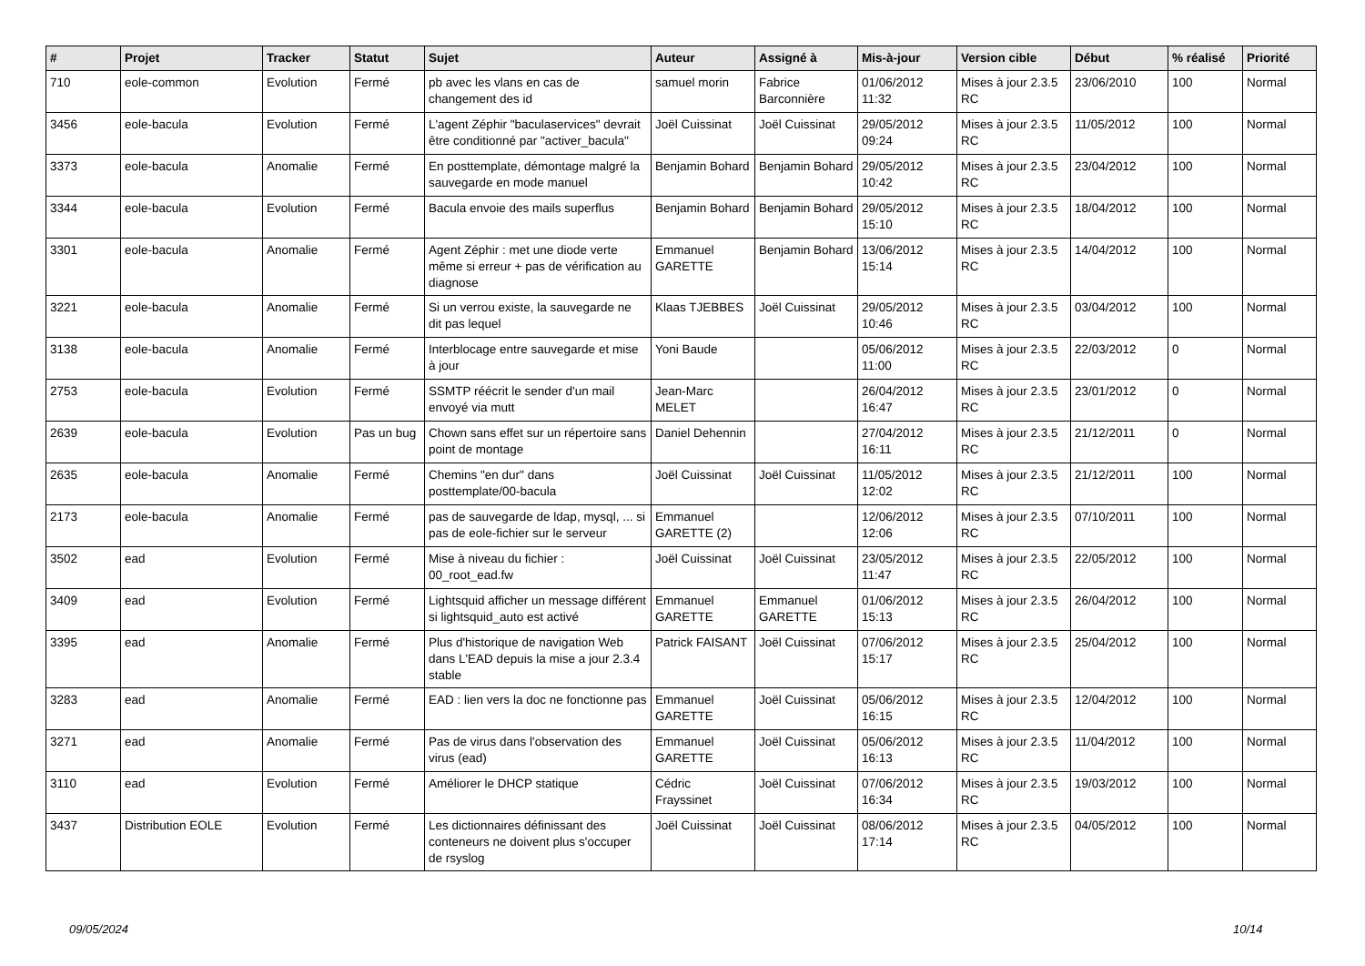| # | Projet | Tracker | Statut | Sujet | Auteur | Assigné à | Mis-à-jour | Version cible | Début | % réalisé | Priorité |
| --- | --- | --- | --- | --- | --- | --- | --- | --- | --- | --- | --- |
| 710 | eole-common | Evolution | Fermé | pb avec les vlans en cas de changement des id | samuel morin | Fabrice Barconnière | 01/06/2012 11:32 | Mises à jour 2.3.5 RC | 23/06/2010 | 100 | Normal |
| 3456 | eole-bacula | Evolution | Fermé | L'agent Zéphir "baculaservices" devrait être conditionné par "activer_bacula" | Joël Cuissinat | Joël Cuissinat | 29/05/2012 09:24 | Mises à jour 2.3.5 RC | 11/05/2012 | 100 | Normal |
| 3373 | eole-bacula | Anomalie | Fermé | En posttemplate, démontage malgré la sauvegarde en mode manuel | Benjamin Bohard | Benjamin Bohard | 29/05/2012 10:42 | Mises à jour 2.3.5 RC | 23/04/2012 | 100 | Normal |
| 3344 | eole-bacula | Evolution | Fermé | Bacula envoie des mails superflus | Benjamin Bohard | Benjamin Bohard | 29/05/2012 15:10 | Mises à jour 2.3.5 RC | 18/04/2012 | 100 | Normal |
| 3301 | eole-bacula | Anomalie | Fermé | Agent Zéphir : met une diode verte même si erreur + pas de vérification au diagnose | Emmanuel GARETTE | Benjamin Bohard | 13/06/2012 15:14 | Mises à jour 2.3.5 RC | 14/04/2012 | 100 | Normal |
| 3221 | eole-bacula | Anomalie | Fermé | Si un verrou existe, la sauvegarde ne dit pas lequel | Klaas TJEBBES | Joël Cuissinat | 29/05/2012 10:46 | Mises à jour 2.3.5 RC | 03/04/2012 | 100 | Normal |
| 3138 | eole-bacula | Anomalie | Fermé | Interblocage entre sauvegarde et mise à jour | Yoni Baude | | 05/06/2012 11:00 | Mises à jour 2.3.5 RC | 22/03/2012 | 0 | Normal |
| 2753 | eole-bacula | Evolution | Fermé | SSMTP réécrit le sender d'un mail envoyé via mutt | Jean-Marc MELET | | 26/04/2012 16:47 | Mises à jour 2.3.5 RC | 23/01/2012 | 0 | Normal |
| 2639 | eole-bacula | Evolution | Pas un bug | Chown sans effet sur un répertoire sans point de montage | Daniel Dehennin | | 27/04/2012 16:11 | Mises à jour 2.3.5 RC | 21/12/2011 | 0 | Normal |
| 2635 | eole-bacula | Anomalie | Fermé | Chemins "en dur" dans posttemplate/00-bacula | Joël Cuissinat | Joël Cuissinat | 11/05/2012 12:02 | Mises à jour 2.3.5 RC | 21/12/2011 | 100 | Normal |
| 2173 | eole-bacula | Anomalie | Fermé | pas de sauvegarde de ldap, mysql, ... si pas de eole-fichier sur le serveur | Emmanuel GARETTE (2) | | 12/06/2012 12:06 | Mises à jour 2.3.5 RC | 07/10/2011 | 100 | Normal |
| 3502 | ead | Evolution | Fermé | Mise à niveau du fichier : 00_root_ead.fw | Joël Cuissinat | Joël Cuissinat | 23/05/2012 11:47 | Mises à jour 2.3.5 RC | 22/05/2012 | 100 | Normal |
| 3409 | ead | Evolution | Fermé | Lightsquid afficher un message différent si lightsquid_auto est activé | Emmanuel GARETTE | Emmanuel GARETTE | 01/06/2012 15:13 | Mises à jour 2.3.5 RC | 26/04/2012 | 100 | Normal |
| 3395 | ead | Anomalie | Fermé | Plus d'historique de navigation Web dans L'EAD depuis la mise a jour 2.3.4 stable | Patrick FAISANT | Joël Cuissinat | 07/06/2012 15:17 | Mises à jour 2.3.5 RC | 25/04/2012 | 100 | Normal |
| 3283 | ead | Anomalie | Fermé | EAD : lien vers la doc ne fonctionne pas | Emmanuel GARETTE | Joël Cuissinat | 05/06/2012 16:15 | Mises à jour 2.3.5 RC | 12/04/2012 | 100 | Normal |
| 3271 | ead | Anomalie | Fermé | Pas de virus dans l'observation des virus (ead) | Emmanuel GARETTE | Joël Cuissinat | 05/06/2012 16:13 | Mises à jour 2.3.5 RC | 11/04/2012 | 100 | Normal |
| 3110 | ead | Evolution | Fermé | Améliorer le DHCP statique | Cédric Frayssinet | Joël Cuissinat | 07/06/2012 16:34 | Mises à jour 2.3.5 RC | 19/03/2012 | 100 | Normal |
| 3437 | Distribution EOLE | Evolution | Fermé | Les dictionnaires définissant des conteneurs ne doivent plus s'occuper de rsyslog | Joël Cuissinat | Joël Cuissinat | 08/06/2012 17:14 | Mises à jour 2.3.5 RC | 04/05/2012 | 100 | Normal |
09/05/2024 10/14